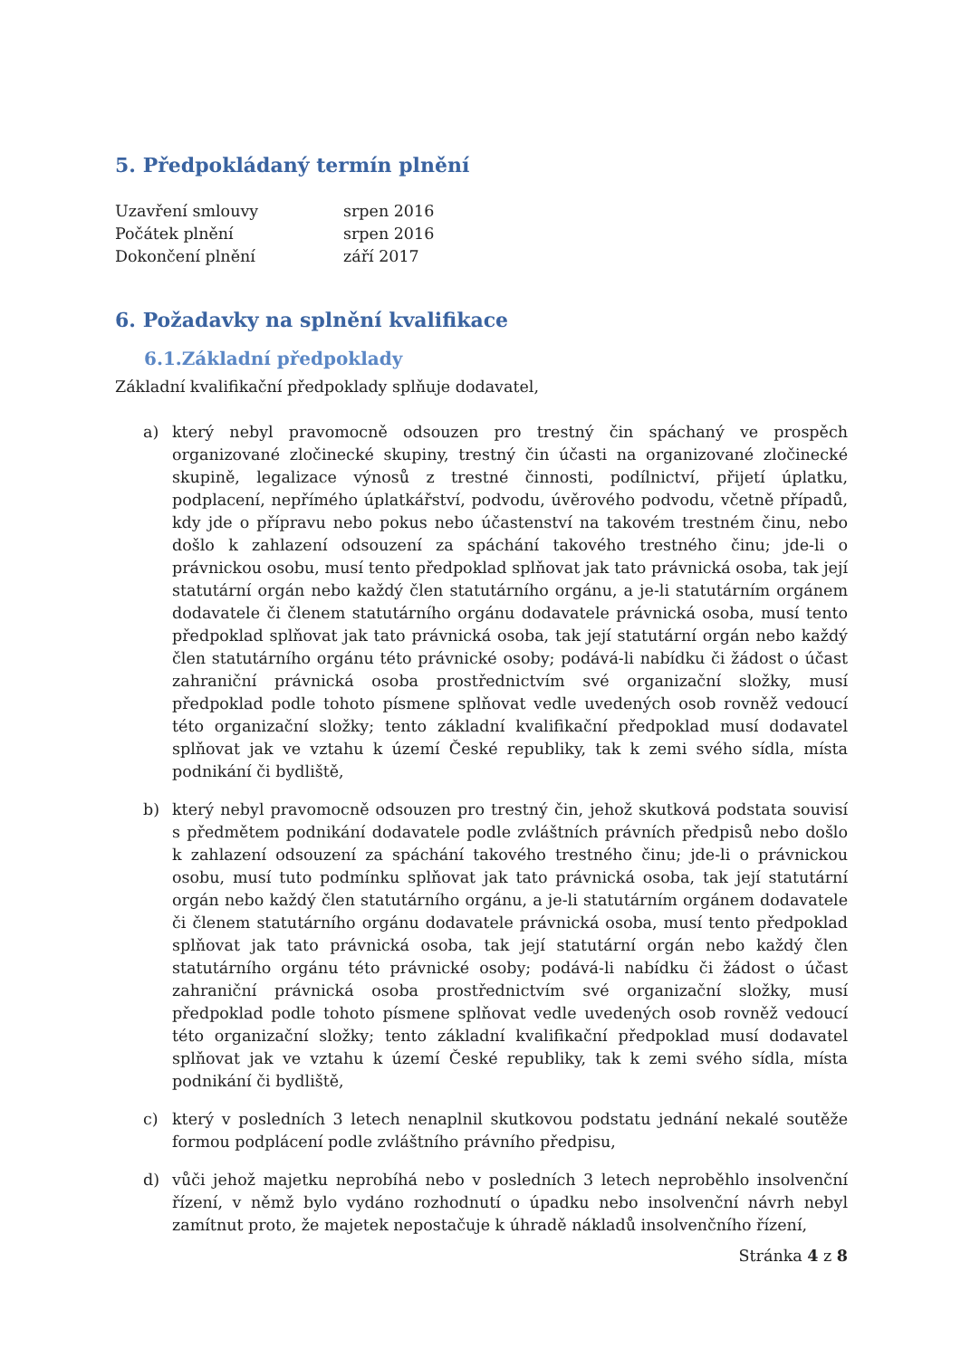5. Předpokládaný termín plnění
Uzavření smlouvy srpen 2016
Počátek plnění srpen 2016
Dokončení plnění září 2017
6. Požadavky na splnění kvalifikace
6.1.Základní předpoklady
Základní kvalifikační předpoklady splňuje dodavatel,
a) který nebyl pravomocně odsouzen pro trestný čin spáchaný ve prospěch organizované zločinecké skupiny, trestný čin účasti na organizované zločinecké skupině, legalizace výnosů z trestné činnosti, podílnictví, přijetí úplatku, podplacení, nepřímého úplatkářství, podvodu, úvěrového podvodu, včetně případů, kdy jde o přípravu nebo pokus nebo účastenství na takovém trestném činu, nebo došlo k zahlazení odsouzení za spáchání takového trestného činu; jde-li o právnickou osobu, musí tento předpoklad splňovat jak tato právnická osoba, tak její statutární orgán nebo každý člen statutárního orgánu, a je-li statutárním orgánem dodavatele či členem statutárního orgánu dodavatele právnická osoba, musí tento předpoklad splňovat jak tato právnická osoba, tak její statutární orgán nebo každý člen statutárního orgánu této právnické osoby; podává-li nabídku či žádost o účast zahraniční právnická osoba prostřednictvím své organizační složky, musí předpoklad podle tohoto písmene splňovat vedle uvedených osob rovněž vedoucí této organizační složky; tento základní kvalifikační předpoklad musí dodavatel splňovat jak ve vztahu k území České republiky, tak k zemi svého sídla, místa podnikání či bydliště,
b) který nebyl pravomocně odsouzen pro trestný čin, jehož skutková podstata souvisí s předmětem podnikání dodavatele podle zvláštních právních předpisů nebo došlo k zahlazení odsouzení za spáchání takového trestného činu; jde-li o právnickou osobu, musí tuto podmínku splňovat jak tato právnická osoba, tak její statutární orgán nebo každý člen statutárního orgánu, a je-li statutárním orgánem dodavatele či členem statutárního orgánu dodavatele právnická osoba, musí tento předpoklad splňovat jak tato právnická osoba, tak její statutární orgán nebo každý člen statutárního orgánu této právnické osoby; podává-li nabídku či žádost o účast zahraniční právnická osoba prostřednictvím své organizační složky, musí předpoklad podle tohoto písmene splňovat vedle uvedených osob rovněž vedoucí této organizační složky; tento základní kvalifikační předpoklad musí dodavatel splňovat jak ve vztahu k území České republiky, tak k zemi svého sídla, místa podnikání či bydliště,
c) který v posledních 3 letech nenaplnil skutkovou podstatu jednání nekalé soutěže formou podplácení podle zvláštního právního předpisu,
d) vůči jehož majetku neprobíhá nebo v posledních 3 letech neproběhlo insolvenční řízení, v němž bylo vydáno rozhodnutí o úpadku nebo insolvenční návrh nebyl zamítnut proto, že majetek nepostačuje k úhradě nákladů insolvenčního řízení,
Stránka 4 z 8